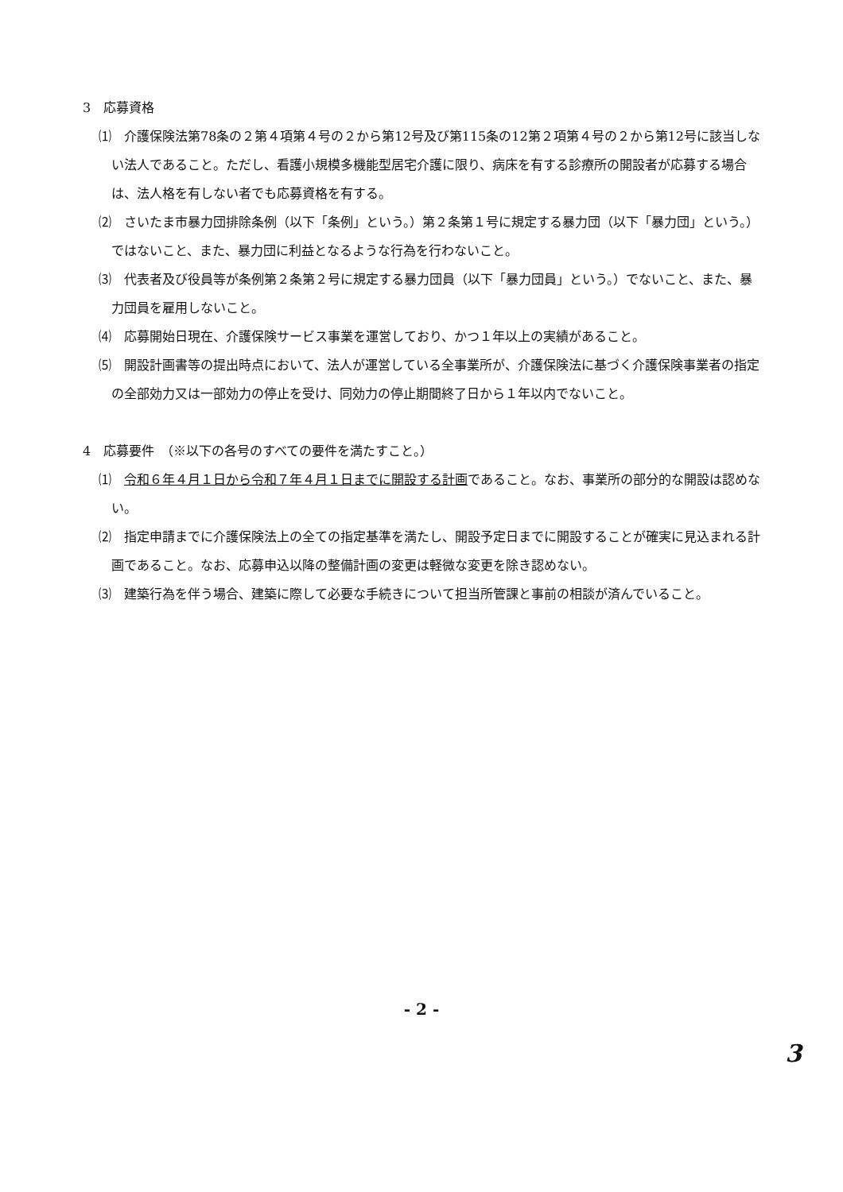3　応募資格
⑴　介護保険法第78条の２第４項第４号の２から第12号及び第115条の12第２項第４号の２から第12号に該当しない法人であること。ただし、看護小規模多機能型居宅介護に限り、病床を有する診療所の開設者が応募する場合は、法人格を有しない者でも応募資格を有する。
⑵　さいたま市暴力団排除条例（以下「条例」という。）第２条第１号に規定する暴力団（以下「暴力団」という。）ではないこと、また、暴力団に利益となるような行為を行わないこと。
⑶　代表者及び役員等が条例第２条第２号に規定する暴力団員（以下「暴力団員」という。）でないこと、また、暴力団員を雇用しないこと。
⑷　応募開始日現在、介護保険サービス事業を運営しており、かつ１年以上の実績があること。
⑸　開設計画書等の提出時点において、法人が運営している全事業所が、介護保険法に基づく介護保険事業者の指定の全部効力又は一部効力の停止を受け、同効力の停止期間終了日から１年以内でないこと。
4　応募要件　（※以下の各号のすべての要件を満たすこと。）
⑴　令和６年４月１日から令和７年４月１日までに開設する計画であること。なお、事業所の部分的な開設は認めない。
⑵　指定申請までに介護保険法上の全ての指定基準を満たし、開設予定日までに開設することが確実に見込まれる計画であること。なお、応募申込以降の整備計画の変更は軽微な変更を除き認めない。
⑶　建築行為を伴う場合、建築に際して必要な手続きについて担当所管課と事前の相談が済んでいること。
- 2 -
3